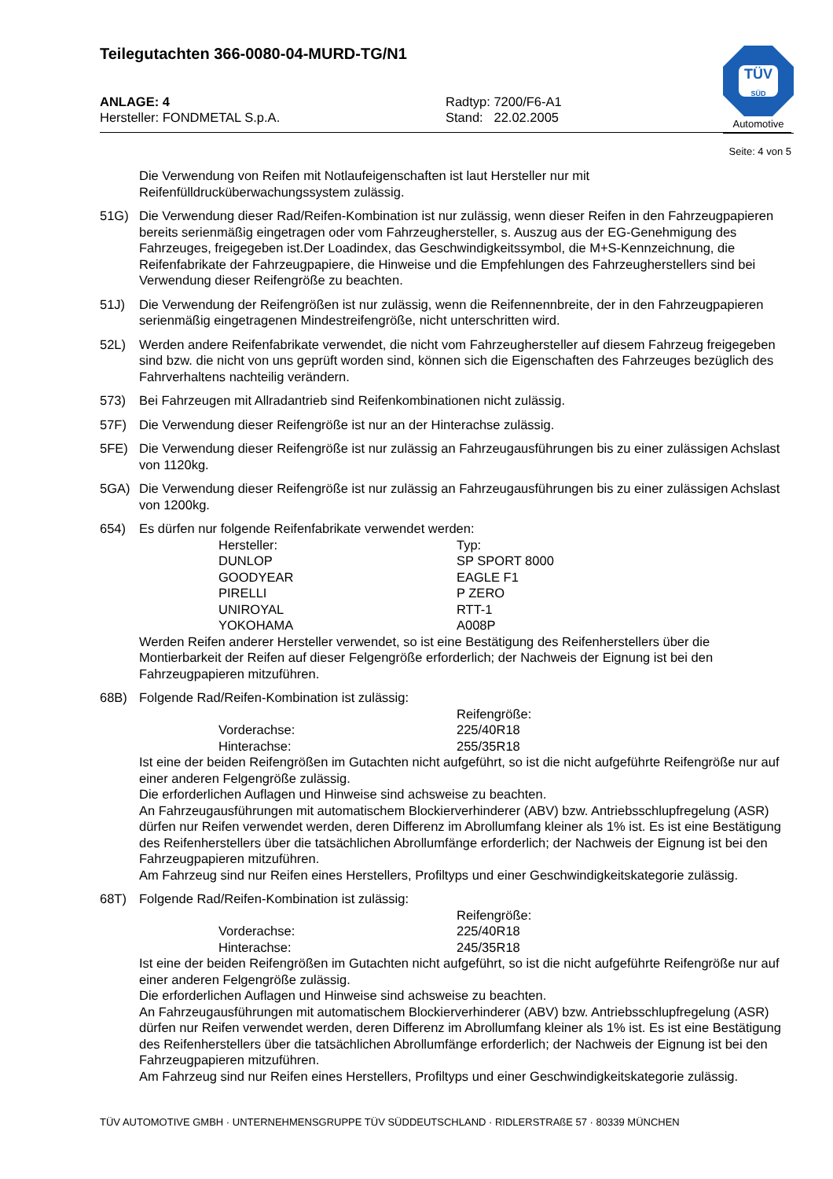TÜV
SÜD
Automotive
Teilegutachten 366-0080-04-MURD-TG/N1
ANLAGE: 4
Hersteller: FONDMETAL S.p.A.
Radtyp: 7200/F6-A1
Stand: 22.02.2005
Seite: 4 von 5
Die Verwendung von Reifen mit Notlaufeigenschaften ist laut Hersteller nur mit Reifenfülldrucküberwachungssystem zulässig.
51G) Die Verwendung dieser Rad/Reifen-Kombination ist nur zulässig, wenn dieser Reifen in den Fahrzeugpapieren bereits serienmäßig eingetragen oder vom Fahrzeughersteller, s. Auszug aus der EG-Genehmigung des Fahrzeuges, freigegeben ist.Der Loadindex, das Geschwindigkeitssymbol, die M+S-Kennzeichnung, die Reifenfabrikate der Fahrzeugpapiere, die Hinweise und die Empfehlungen des Fahrzeugherstellers sind bei Verwendung dieser Reifengröße zu beachten.
51J) Die Verwendung der Reifengrößen ist nur zulässig, wenn die Reifennennbreite, der in den Fahrzeugpapieren serienmäßig eingetragenen Mindestreifengröße, nicht unterschritten wird.
52L) Werden andere Reifenfabrikate verwendet, die nicht vom Fahrzeughersteller auf diesem Fahrzeug freigegeben sind bzw. die nicht von uns geprüft worden sind, können sich die Eigenschaften des Fahrzeuges bezüglich des Fahrverhaltens nachteilig verändern.
573) Bei Fahrzeugen mit Allradantrieb sind Reifenkombinationen nicht zulässig.
57F) Die Verwendung dieser Reifengröße ist nur an der Hinterachse zulässig.
5FE) Die Verwendung dieser Reifengröße ist nur zulässig an Fahrzeugausführungen bis zu einer zulässigen Achslast von 1120kg.
5GA) Die Verwendung dieser Reifengröße ist nur zulässig an Fahrzeugausführungen bis zu einer zulässigen Achslast von 1200kg.
654) Es dürfen nur folgende Reifenfabrikate verwendet werden:
| Hersteller: | Typ: |
| DUNLOP | SP SPORT 8000 |
| GOODYEAR | EAGLE F1 |
| PIRELLI | P ZERO |
| UNIROYAL | RTT-1 |
| YOKOHAMA | A008P |
Werden Reifen anderer Hersteller verwendet, so ist eine Bestätigung des Reifenherstellers über die Montierbarkeit der Reifen auf dieser Felgengröße erforderlich; der Nachweis der Eignung ist bei den Fahrzeugpapieren mitzuführen.
68B) Folgende Rad/Reifen-Kombination ist zulässig:
| | Reifengröße: |
| Vorderachse: | 225/40R18 |
| Hinterachse: | 255/35R18 |
Ist eine der beiden Reifengrößen im Gutachten nicht aufgeführt, so ist die nicht aufgeführte Reifengröße nur auf einer anderen Felgengröße zulässig.
Die erforderlichen Auflagen und Hinweise sind achsweise zu beachten.
An Fahrzeugausführungen mit automatischem Blockierverhinderer (ABV) bzw. Antriebsschlupfregelung (ASR) dürfen nur Reifen verwendet werden, deren Differenz im Abrollumfang kleiner als 1% ist. Es ist eine Bestätigung des Reifenherstellers über die tatsächlichen Abrollumfänge erforderlich; der Nachweis der Eignung ist bei den Fahrzeugpapieren mitzuführen.
Am Fahrzeug sind nur Reifen eines Herstellers, Profiltyps und einer Geschwindigkeitskategorie zulässig.
68T) Folgende Rad/Reifen-Kombination ist zulässig:
| | Reifengröße: |
| Vorderachse: | 225/40R18 |
| Hinterachse: | 245/35R18 |
Ist eine der beiden Reifengrößen im Gutachten nicht aufgeführt, so ist die nicht aufgeführte Reifengröße nur auf einer anderen Felgengröße zulässig.
Die erforderlichen Auflagen und Hinweise sind achsweise zu beachten.
An Fahrzeugausführungen mit automatischem Blockierverhinderer (ABV) bzw. Antriebsschlupfregelung (ASR) dürfen nur Reifen verwendet werden, deren Differenz im Abrollumfang kleiner als 1% ist. Es ist eine Bestätigung des Reifenherstellers über die tatsächlichen Abrollumfänge erforderlich; der Nachweis der Eignung ist bei den Fahrzeugpapieren mitzuführen.
Am Fahrzeug sind nur Reifen eines Herstellers, Profiltyps und einer Geschwindigkeitskategorie zulässig.
TÜV AUTOMOTIVE GMBH · UNTERNEHMENSGRUPPE TÜV SÜDDEUTSCHLAND · RIDLERSTRAßE 57 · 80339 MÜNCHEN